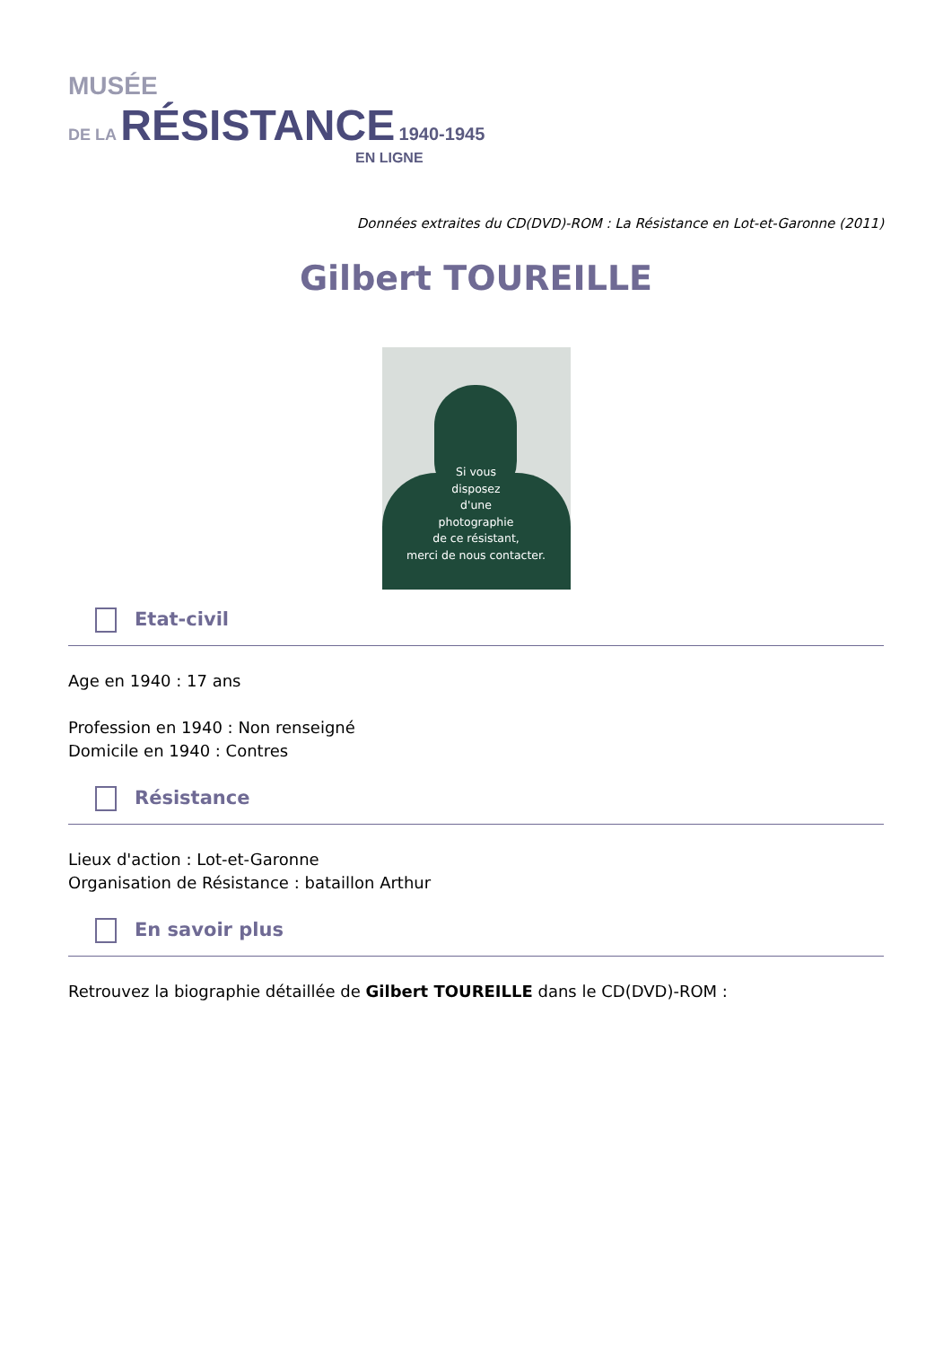MUSÉE
DE LA RÉSISTANCE 1940-1945
EN LIGNE
Données extraites du CD(DVD)-ROM : La Résistance en Lot-et-Garonne (2011)
Gilbert TOUREILLE
Si vous
disposez
d'une
photographie
de ce résistant,
merci de nous contacter.
Etat-civil
Age en 1940 : 17 ans
Profession en 1940 : Non renseigné
Domicile en 1940 : Contres
Résistance
Lieux d'action : Lot-et-Garonne
Organisation de Résistance : bataillon Arthur
En savoir plus
Retrouvez la biographie détaillée de Gilbert TOUREILLE dans le CD(DVD)-ROM :